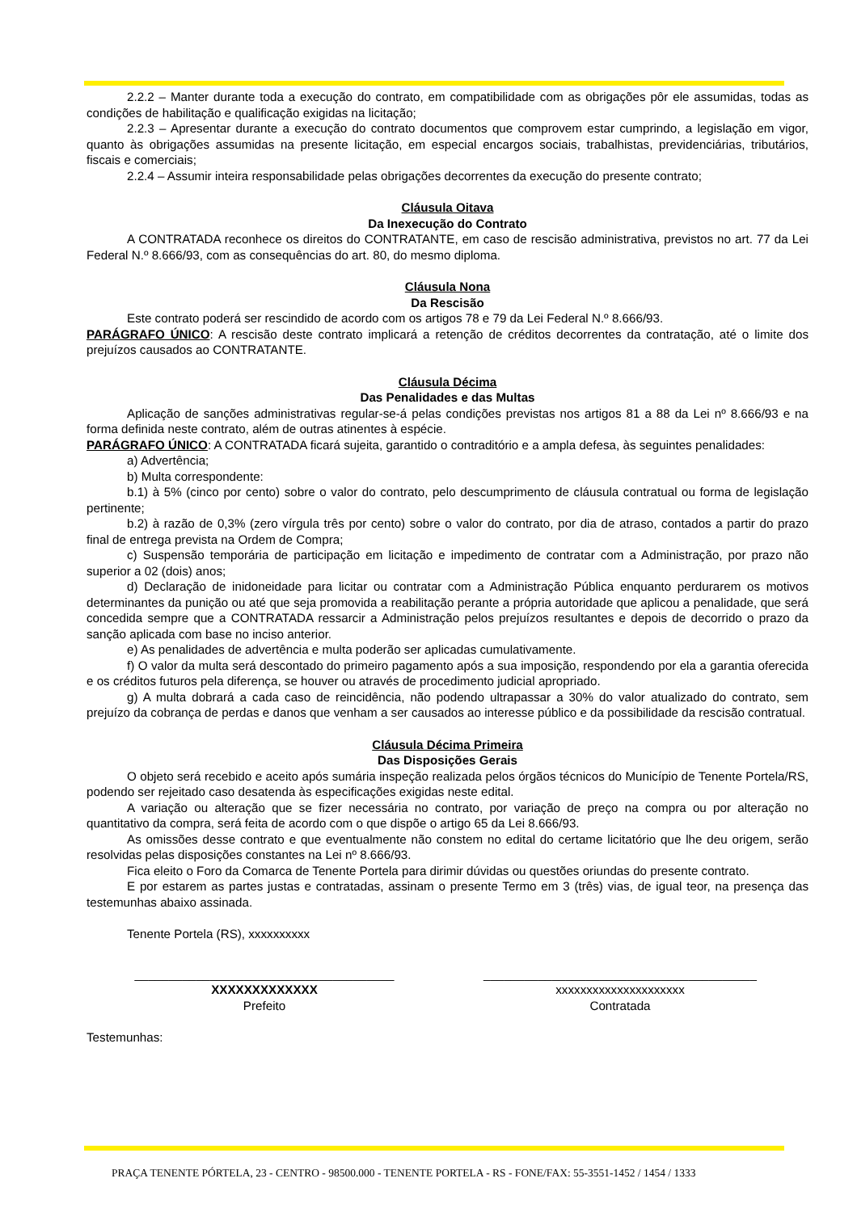2.2.2 – Manter durante toda a execução do contrato, em compatibilidade com as obrigações pôr ele assumidas, todas as condições de habilitação e qualificação exigidas na licitação;
2.2.3 – Apresentar durante a execução do contrato documentos que comprovem estar cumprindo, a legislação em vigor, quanto às obrigações assumidas na presente licitação, em especial encargos sociais, trabalhistas, previdenciárias, tributários, fiscais e comerciais;
2.2.4 – Assumir inteira responsabilidade pelas obrigações decorrentes da execução do presente contrato;
Cláusula Oitava
Da Inexecução do Contrato
A CONTRATADA reconhece os direitos do CONTRATANTE, em caso de rescisão administrativa, previstos no art. 77 da Lei Federal N.º 8.666/93, com as consequências do art. 80, do mesmo diploma.
Cláusula Nona
Da Rescisão
Este contrato poderá ser rescindido de acordo com os artigos 78 e 79 da Lei Federal N.º 8.666/93.
PARÁGRAFO ÚNICO: A rescisão deste contrato implicará a retenção de créditos decorrentes da contratação, até o limite dos prejuízos causados ao CONTRATANTE.
Cláusula Décima
Das Penalidades e das Multas
Aplicação de sanções administrativas regular-se-á pelas condições previstas nos artigos 81 a 88 da Lei nº 8.666/93 e na forma definida neste contrato, além de outras atinentes à espécie.
PARÁGRAFO ÚNICO: A CONTRATADA ficará sujeita, garantido o contraditório e a ampla defesa, às seguintes penalidades:
a) Advertência;
b) Multa correspondente:
b.1) à 5% (cinco por cento) sobre o valor do contrato, pelo descumprimento de cláusula contratual ou forma de legislação pertinente;
b.2) à razão de 0,3% (zero vírgula três por cento) sobre o valor do contrato, por dia de atraso, contados a partir do prazo final de entrega prevista na Ordem de Compra;
c) Suspensão temporária de participação em licitação e impedimento de contratar com a Administração, por prazo não superior a 02 (dois) anos;
d) Declaração de inidoneidade para licitar ou contratar com a Administração Pública enquanto perdurarem os motivos determinantes da punição ou até que seja promovida a reabilitação perante a própria autoridade que aplicou a penalidade, que será concedida sempre que a CONTRATADA ressarcir a Administração pelos prejuízos resultantes e depois de decorrido o prazo da sanção aplicada com base no inciso anterior.
e) As penalidades de advertência e multa poderão ser aplicadas cumulativamente.
f) O valor da multa será descontado do primeiro pagamento após a sua imposição, respondendo por ela a garantia oferecida e os créditos futuros pela diferença, se houver ou através de procedimento judicial apropriado.
g) A multa dobrará a cada caso de reincidência, não podendo ultrapassar a 30% do valor atualizado do contrato, sem prejuízo da cobrança de perdas e danos que venham a ser causados ao interesse público e da possibilidade da rescisão contratual.
Cláusula Décima Primeira
Das Disposições Gerais
O objeto será recebido e aceito após sumária inspeção realizada pelos órgãos técnicos do Município de Tenente Portela/RS, podendo ser rejeitado caso desatenda às especificações exigidas neste edital.
A variação ou alteração que se fizer necessária no contrato, por variação de preço na compra ou por alteração no quantitativo da compra, será feita de acordo com o que dispõe o artigo 65 da Lei 8.666/93.
As omissões desse contrato e que eventualmente não constem no edital do certame licitatório que lhe deu origem, serão resolvidas pelas disposições constantes na Lei nº 8.666/93.
Fica eleito o Foro da Comarca de Tenente Portela para dirimir dúvidas ou questões oriundas do presente contrato.
E por estarem as partes justas e contratadas, assinam o presente Termo em 3 (três) vias, de igual teor, na presença das testemunhas abaixo assinada.
Tenente Portela (RS), xxxxxxxxxx
______________________________________
XXXXXXXXXXXXX
Prefeito
________________________________________
xxxxxxxxxxxxxxxxxxxxx
Contratada
Testemunhas:
PRAÇA TENENTE PÓRTELA, 23 - CENTRO - 98500.000 - TENENTE PORTELA - RS - FONE/FAX: 55-3551-1452 / 1454 / 1333